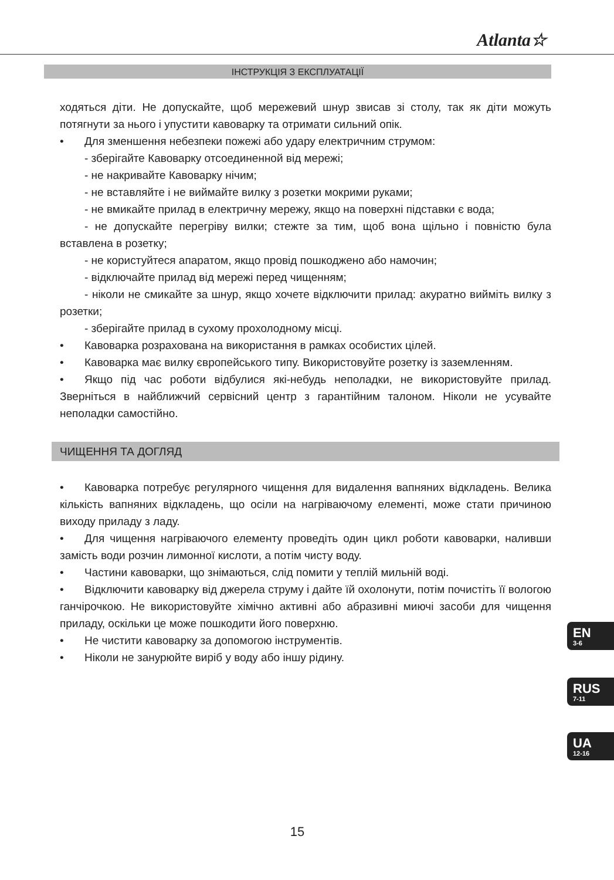Atlanta☆
ІНСТРУКЦІЯ З ЕКСПЛУАТАЦІЇ
ходяться діти. Не допускайте, щоб мережевий шнур звисав зі столу, так як діти можуть потягнути за нього і упустити кавоварку та отримати сильний опік.
• Для зменшення небезпеки пожежі або удару електричним струмом:
- зберігайте Кавоварку отсоединенной від мережі;
- не накривайте Кавоварку нічим;
- не вставляйте і не виймайте вилку з розетки мокрими руками;
- не вмикайте прилад в електричну мережу, якщо на поверхні підставки є вода;
- не допускайте перегріву вилки; стежте за тим, щоб вона щільно і повністю була вставлена в розетку;
- не користуйтеся апаратом, якщо провід пошкоджено або намочин;
- відключайте прилад від мережі перед чищенням;
- ніколи не смикайте за шнур, якщо хочете відключити прилад: акуратно вийміть вилку з розетки;
- зберігайте прилад в сухому прохолодному місці.
• Кавоварка розрахована на використання в рамках особистих цілей.
• Кавоварка має вилку європейського типу. Використовуйте розетку із заземленням.
• Якщо під час роботи відбулися які-небудь неполадки, не використовуйте прилад. Зверніться в найближчий сервісний центр з гарантійним талоном. Ніколи не усувайте неполадки самостійно.
ЧИЩЕННЯ ТА ДОГЛЯД
• Кавоварка потребує регулярного чищення для видалення вапняних відкладень. Велика кількість вапняних відкладень, що осіли на нагріваючому елементі, може стати причиною виходу приладу з ладу.
• Для чищення нагріваючого елементу проведіть один цикл роботи кавоварки, наливши замість води розчин лимонної кислоти, а потім чисту воду.
• Частини кавоварки, що знімаються, слід помити у теплій мильній воді.
• Відключити кавоварку від джерела струму і дайте їй охолонути, потім почистіть її вологою ганчірочкою. Не використовуйте хімічно активні або абразивні миючі засоби для чищення приладу, оскільки це може пошкодити його поверхню.
• Не чистити кавоварку за допомогою інструментів.
• Ніколи не занурюйте виріб у воду або іншу рідину.
EN
3-6
RUS
7-11
UA
12-16
15